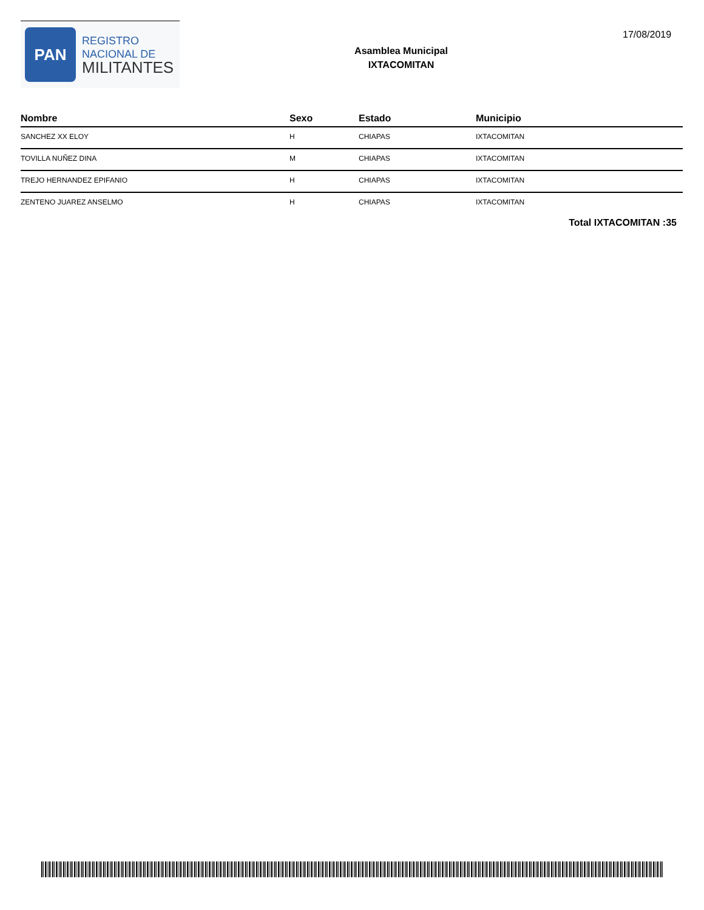PAN
REGISTRO
NACIONAL DE
MILITANTES
Asamblea Municipal
IXTACOMITAN
17/08/2019
| Nombre | Sexo | Estado | Municipio |
| --- | --- | --- | --- |
| SANCHEZ XX ELOY | H | CHIAPAS | IXTACOMITAN |
| TOVILLA NUÑEZ DINA | M | CHIAPAS | IXTACOMITAN |
| TREJO HERNANDEZ EPIFANIO | H | CHIAPAS | IXTACOMITAN |
| ZENTENO JUAREZ ANSELMO | H | CHIAPAS | IXTACOMITAN |
Total IXTACOMITAN :35